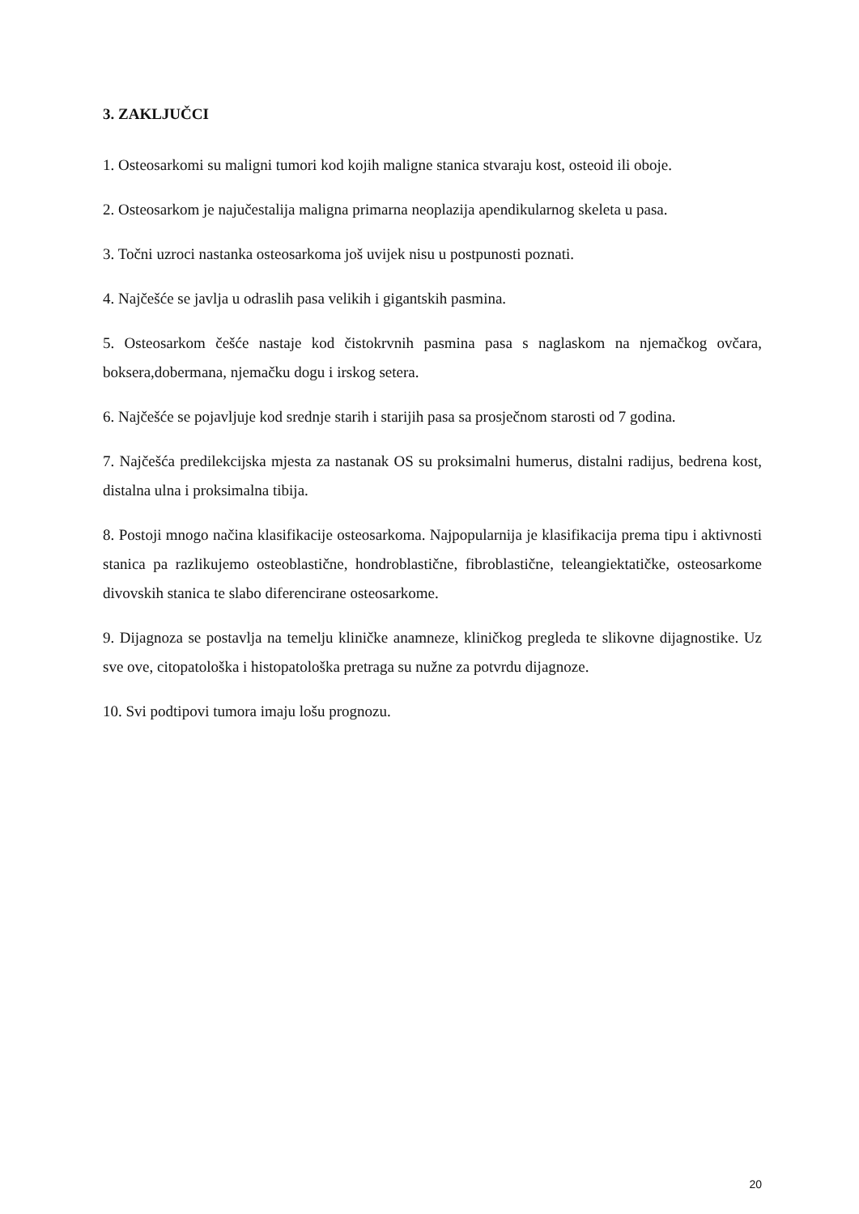3. ZAKLJUČCI
1. Osteosarkomi su maligni tumori kod kojih maligne stanica stvaraju kost, osteoid ili oboje.
2. Osteosarkom je najučestalija maligna primarna neoplazija apendikularnog skeleta u pasa.
3. Točni uzroci nastanka osteosarkoma još uvijek nisu u postpunosti poznati.
4. Najčešće se javlja u odraslih pasa velikih i gigantskih pasmina.
5. Osteosarkom češće nastaje kod čistokrvnih pasmina pasa s naglaskom na njemačkog ovčara, boksera,dobermana, njemačku dogu i irskog setera.
6. Najčešće se pojavljuje kod srednje starih i starijih pasa sa prosječnom starosti od 7 godina.
7. Najčešća predilekcijska mjesta za nastanak OS su proksimalni humerus, distalni radijus, bedrena kost, distalna ulna i proksimalna tibija.
8. Postoji mnogo načina klasifikacije osteosarkoma. Najpopularnija je klasifikacija prema tipu i aktivnosti stanica pa razlikujemo osteoblastične, hondroblastične, fibroblastične, teleangiektatičke, osteosarkome divovskih stanica te slabo diferencirane osteosarkome.
9. Dijagnoza se postavlja na temelju kliničke anamneze, kliničkog pregleda te slikovne dijagnostike. Uz sve ove, citopatološka i histopatološka pretraga su nužne za potvrdu dijagnoze.
10. Svi podtipovi tumora imaju lošu prognozu.
20